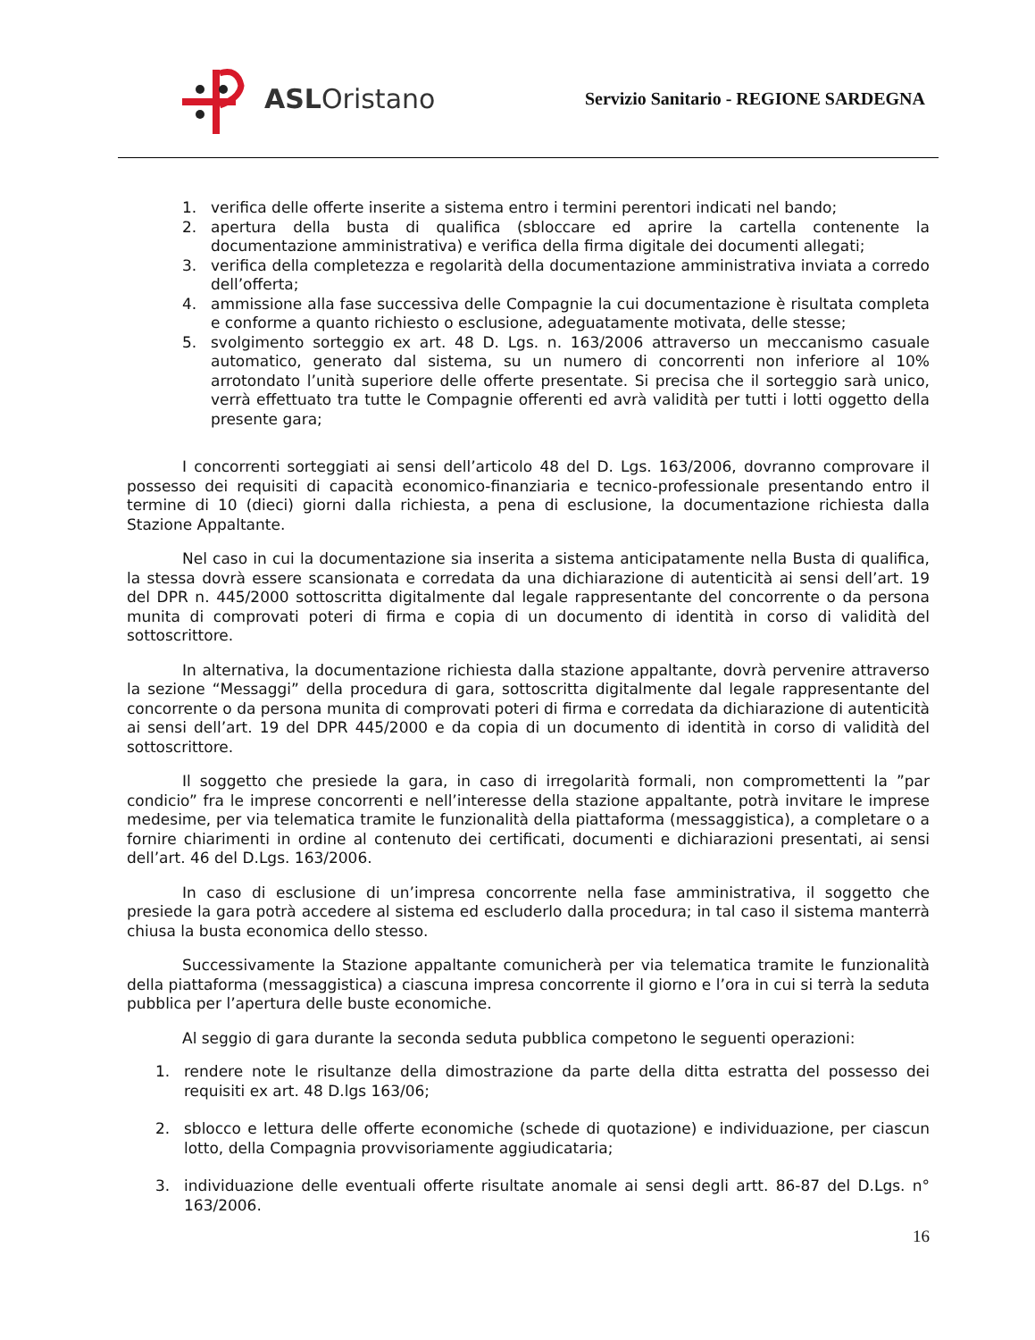ASLOristano
Servizio Sanitario - REGIONE SARDEGNA
1. verifica delle offerte inserite a sistema entro i termini perentori indicati nel bando;
2. apertura della busta di qualifica (sbloccare ed aprire la cartella contenente la documentazione amministrativa) e verifica della firma digitale dei documenti allegati;
3. verifica della completezza e regolarità della documentazione amministrativa inviata a corredo dell’offerta;
4. ammissione alla fase successiva delle Compagnie la cui documentazione è risultata completa e conforme a quanto richiesto o esclusione, adeguatamente motivata, delle stesse;
5. svolgimento sorteggio ex art. 48 D. Lgs. n. 163/2006 attraverso un meccanismo casuale automatico, generato dal sistema, su un numero di concorrenti non inferiore al 10% arrotondato l’unità superiore delle offerte presentate. Si precisa che il sorteggio sarà unico, verrà effettuato tra tutte le Compagnie offerenti ed avrà validità per tutti i lotti oggetto della presente gara;
I concorrenti sorteggiati ai sensi dell’articolo 48 del D. Lgs. 163/2006, dovranno comprovare il possesso dei requisiti di capacità economico-finanziaria e tecnico-professionale presentando entro il termine di 10 (dieci) giorni dalla richiesta, a pena di esclusione, la documentazione richiesta dalla Stazione Appaltante.
Nel caso in cui la documentazione sia inserita a sistema anticipatamente nella Busta di qualifica, la stessa dovrà essere scansionata e corredata da una dichiarazione di autenticità ai sensi dell’art. 19 del DPR n. 445/2000 sottoscritta digitalmente dal legale rappresentante del concorrente o da persona munita di comprovati poteri di firma e copia di un documento di identità in corso di validità del sottoscrittore.
In alternativa, la documentazione richiesta dalla stazione appaltante, dovrà pervenire attraverso la sezione “Messaggi” della procedura di gara, sottoscritta digitalmente dal legale rappresentante del concorrente o da persona munita di comprovati poteri di firma e corredata da dichiarazione di autenticità ai sensi dell’art. 19 del DPR 445/2000 e da copia di un documento di identità in corso di validità del sottoscrittore.
Il soggetto che presiede la gara, in caso di irregolarità formali, non compromettenti la ”par condicio” fra le imprese concorrenti e nell’interesse della stazione appaltante, potrà invitare le imprese medesime, per via telematica tramite le funzionalità della piattaforma (messaggistica), a completare o a fornire chiarimenti in ordine al contenuto dei certificati, documenti e dichiarazioni presentati, ai sensi dell’art. 46 del D.Lgs. 163/2006.
In caso di esclusione di un’impresa concorrente nella fase amministrativa, il soggetto che presiede la gara potrà accedere al sistema ed escluderlo dalla procedura; in tal caso il sistema manterrà chiusa la busta economica dello stesso.
Successivamente la Stazione appaltante comunicherà per via telematica tramite le funzionalità della piattaforma (messaggistica) a ciascuna impresa concorrente il giorno e l’ora in cui si terrà la seduta pubblica per l’apertura delle buste economiche.
Al seggio di gara durante la seconda seduta pubblica competono le seguenti operazioni:
1. rendere note le risultanze della dimostrazione da parte della ditta estratta del possesso dei requisiti ex art. 48 D.lgs 163/06;
2. sblocco e lettura delle offerte economiche (schede di quotazione) e individuazione, per ciascun lotto, della Compagnia provvisoriamente aggiudicataria;
3. individuazione delle eventuali offerte risultate anomale ai sensi degli artt. 86-87 del D.Lgs. n° 163/2006.
16